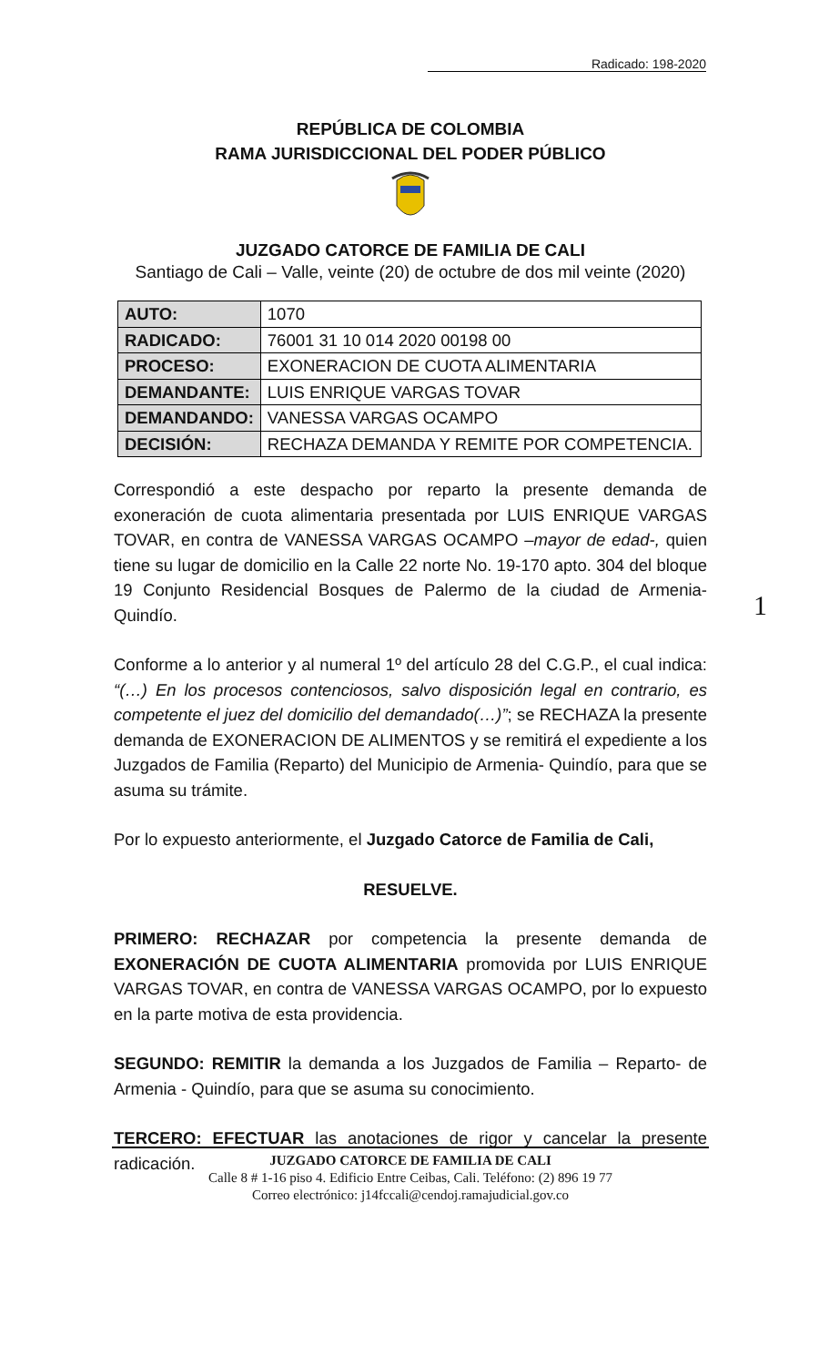Radicado: 198-2020
REPÚBLICA DE COLOMBIA
RAMA JURISDICCIONAL DEL PODER PÚBLICO
JUZGADO CATORCE DE FAMILIA DE CALI
Santiago de Cali – Valle, veinte (20) de octubre de dos mil veinte (2020)
| AUTO: | 1070 |
| RADICADO: | 76001 31 10 014 2020 00198 00 |
| PROCESO: | EXONERACION DE CUOTA ALIMENTARIA |
| DEMANDANTE: | LUIS ENRIQUE VARGAS TOVAR |
| DEMANDANDO: | VANESSA VARGAS OCAMPO |
| DECISIÓN: | RECHAZA DEMANDA Y REMITE POR COMPETENCIA. |
Correspondió a este despacho por reparto la presente demanda de exoneración de cuota alimentaria presentada por LUIS ENRIQUE VARGAS TOVAR, en contra de VANESSA VARGAS OCAMPO –mayor de edad-, quien tiene su lugar de domicilio en la Calle 22 norte No. 19-170 apto. 304 del bloque 19 Conjunto Residencial Bosques de Palermo de la ciudad de Armenia- Quindío.
Conforme a lo anterior y al numeral 1º del artículo 28 del C.G.P., el cual indica: “(…) En los procesos contenciosos, salvo disposición legal en contrario, es competente el juez del domicilio del demandado(…)”; se RECHAZA la presente demanda de EXONERACION DE ALIMENTOS y se remitirá el expediente a los Juzgados de Familia (Reparto) del Municipio de Armenia- Quindío, para que se asuma su trámite.
Por lo expuesto anteriormente, el Juzgado Catorce de Familia de Cali,
RESUELVE.
PRIMERO: RECHAZAR por competencia la presente demanda de EXONERACIÓN DE CUOTA ALIMENTARIA promovida por LUIS ENRIQUE VARGAS TOVAR, en contra de VANESSA VARGAS OCAMPO, por lo expuesto en la parte motiva de esta providencia.
SEGUNDO: REMITIR la demanda a los Juzgados de Familia – Reparto- de Armenia - Quindío, para que se asuma su conocimiento.
TERCERO: EFECTUAR las anotaciones de rigor y cancelar la presente radicación.
1
JUZGADO CATORCE DE FAMILIA DE CALI
Calle 8 # 1-16 piso 4. Edificio Entre Ceibas, Cali. Teléfono: (2) 896 19 77
Correo electrónico: j14fccali@cendoj.ramajudicial.gov.co